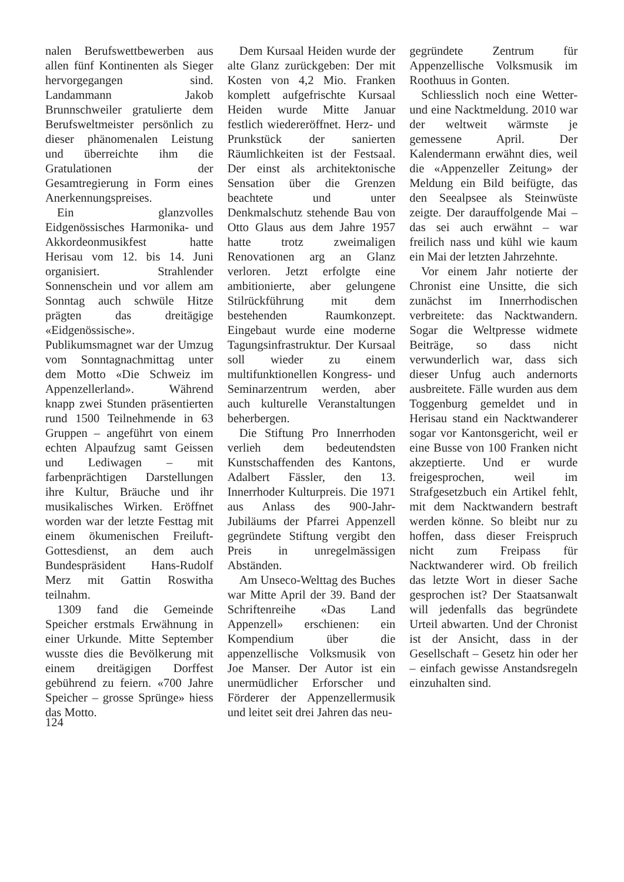nalen Berufswettbewerben aus allen fünf Kontinenten als Sieger hervorgegangen sind. Landammann Jakob Brunnschweiler gratulierte dem Berufsweltmeister persönlich zu dieser phänomenalen Leistung und überreichte ihm die Gratulationen der Gesamtregierung in Form eines Anerkennungspreises.
Ein glanzvolles Eidgenössisches Harmonika- und Akkordeonmusikfest hatte Herisau vom 12. bis 14. Juni organisiert. Strahlender Sonnenschein und vor allem am Sonntag auch schwüle Hitze prägten das dreitägige «Eidgenössische». Publikumsmagnet war der Umzug vom Sonntagnachmittag unter dem Motto «Die Schweiz im Appenzellerland». Während knapp zwei Stunden präsentierten rund 1500 Teilnehmende in 63 Gruppen – angeführt von einem echten Alpaufzug samt Geissen und Lediwagen – mit farbenprächtigen Darstellungen ihre Kultur, Bräuche und ihr musikalisches Wirken. Eröffnet worden war der letzte Festtag mit einem ökumenischen Freiluft-Gottesdienst, an dem auch Bundespräsident Hans-Rudolf Merz mit Gattin Roswitha teilnahm.
1309 fand die Gemeinde Speicher erstmals Erwähnung in einer Urkunde. Mitte September wusste dies die Bevölkerung mit einem dreitägigen Dorffest gebührend zu feiern. «700 Jahre Speicher – grosse Sprünge» hiess das Motto.
Dem Kursaal Heiden wurde der alte Glanz zurückgeben: Der mit Kosten von 4,2 Mio. Franken komplett aufgefrischte Kursaal Heiden wurde Mitte Januar festlich wiedereröffnet. Herz- und Prunkstück der sanierten Räumlichkeiten ist der Festsaal. Der einst als architektonische Sensation über die Grenzen beachtete und unter Denkmalschutz stehende Bau von Otto Glaus aus dem Jahre 1957 hatte trotz zweimaligen Renovationen arg an Glanz verloren. Jetzt erfolgte eine ambitionierte, aber gelungene Stilrückführung mit dem bestehenden Raumkonzept. Eingebaut wurde eine moderne Tagungsinfrastruktur. Der Kursaal soll wieder zu einem multifunktionellen Kongress- und Seminarzentrum werden, aber auch kulturelle Veranstaltungen beherbergen.
Die Stiftung Pro Innerrhoden verlieh dem bedeutendsten Kunstschaffenden des Kantons, Adalbert Fässler, den 13. Innerrhoder Kulturpreis. Die 1971 aus Anlass des 900-Jahr-Jubiläums der Pfarrei Appenzell gegründete Stiftung vergibt den Preis in unregelmässigen Abständen.
Am Unseco-Welttag des Buches war Mitte April der 39. Band der Schriftenreihe «Das Land Appenzell» erschienen: ein Kompendium über die appenzellische Volksmusik von Joe Manser. Der Autor ist ein unermüdlicher Erforscher und Förderer der Appenzellermusik und leitet seit drei Jahren das neu-
gegründete Zentrum für Appenzellische Volksmusik im Roothuus in Gonten.
Schliesslich noch eine Wetter- und eine Nacktmeldung. 2010 war der weltweit wärmste je gemessene April. Der Kalendermann erwähnt dies, weil die «Appenzeller Zeitung» der Meldung ein Bild beifügte, das den Seealpsee als Steinwüste zeigte. Der darauffolgende Mai – das sei auch erwähnt – war freilich nass und kühl wie kaum ein Mai der letzten Jahrzehnte.
Vor einem Jahr notierte der Chronist eine Unsitte, die sich zunächst im Innerrhodischen verbreitete: das Nacktwandern. Sogar die Weltpresse widmete Beiträge, so dass nicht verwunderlich war, dass sich dieser Unfug auch andernorts ausbreitete. Fälle wurden aus dem Toggenburg gemeldet und in Herisau stand ein Nacktwanderer sogar vor Kantonsgericht, weil er eine Busse von 100 Franken nicht akzeptierte. Und er wurde freigesprochen, weil im Strafgesetzbuch ein Artikel fehlt, mit dem Nacktwandern bestraft werden könne. So bleibt nur zu hoffen, dass dieser Freispruch nicht zum Freipass für Nacktwanderer wird. Ob freilich das letzte Wort in dieser Sache gesprochen ist? Der Staatsanwalt will jedenfalls das begründete Urteil abwarten. Und der Chronist ist der Ansicht, dass in der Gesellschaft – Gesetz hin oder her – einfach gewisse Anstandsregeln einzuhalten sind.
124